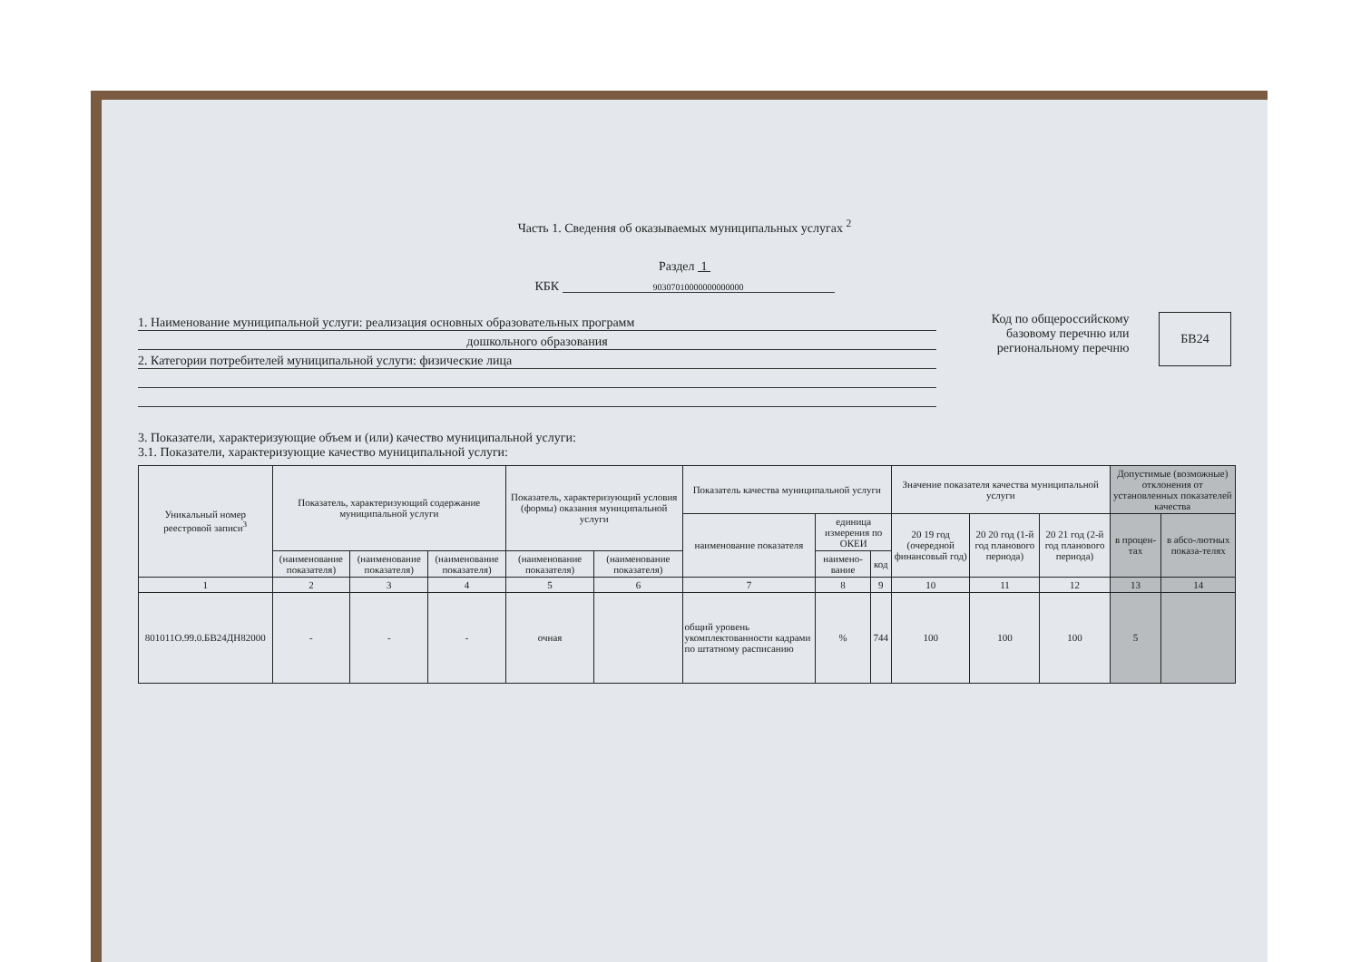Часть 1. Сведения об оказываемых муниципальных услугах <sup>2</sup>
Раздел 1
КБК 90307010000000000000
1. Наименование муниципальной услуги: реализация основных образовательных программ
дошкольного образования
2. Категории потребителей муниципальной услуги: физические лица
Код по общероссийскому базовому перечню или региональному перечню
БВ24
3. Показатели, характеризующие объем и (или) качество муниципальной услуги:
3.1. Показатели, характеризующие качество муниципальной услуги:
| Уникальный номер реестровой записи<sup>3</sup> | Показатель, характеризующий содержание муниципальной услуги | | | Показатель, характеризующий условия (формы) оказания муниципальной услуги | | Показатель качества муниципальной услуги | | | Значение показателя качества муниципальной услуги | | | Допустимые (возможные) отклонения от установленных показателей качества | |
| --- | --- | --- | --- | --- | --- | --- | --- | --- | --- | --- | --- | --- | --- |
| | | | | | | наименование показателя | единица измерения по ОКЕИ | | 20 19 год (очередной финансовый год) | 20 20 год (1-й год планового периода) | 20 21 год (2-й год планового периода) | в процен-тах | в абсо-лютных показа-телях |
| | (наименование показателя) | (наименование показателя) | (наименование показателя) | (наименование показателя) | (наименование показателя) | | наимено-вание | код | | | | | |
| 1 | 2 | 3 | 4 | 5 | 6 | 7 | 8 | 9 | 10 | 11 | 12 | 13 | 14 |
| 801011О.99.0.БВ24ДН82000 | - | - | - | очная | | общий уровень укомплектованности кадрами по штатному расписанию | % | 744 | 100 | 100 | 100 | 5 | |